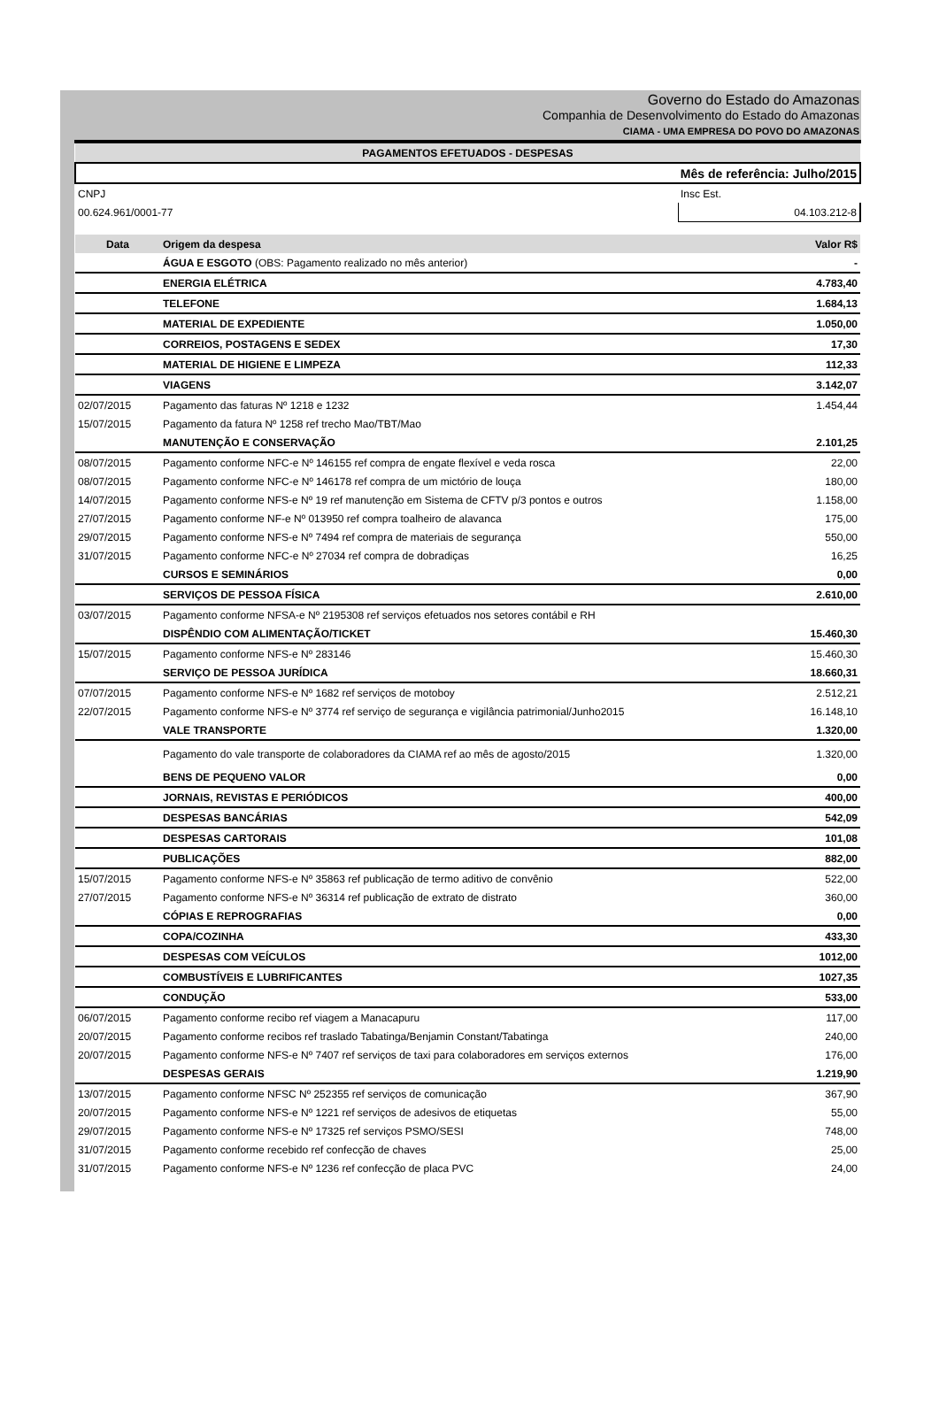Governo do Estado do Amazonas
Companhia de Desenvolvimento do Estado do Amazonas
CIAMA - UMA EMPRESA DO POVO DO AMAZONAS
| PAGAMENTOS EFETUADOS - DESPESAS | | |
| Mês de referência: Julho/2015 | | |
| CNPJ | | Insc Est. |
| 00.624.961/0001-77 | | 04.103.212-8 |
| Data | Origem da despesa | Valor R$ |
| | ÁGUA E ESGOTO (OBS: Pagamento realizado no mês anterior) | - |
| | ENERGIA ELÉTRICA | 4.783,40 |
| | TELEFONE | 1.684,13 |
| | MATERIAL DE EXPEDIENTE | 1.050,00 |
| | CORREIOS, POSTAGENS E SEDEX | 17,30 |
| | MATERIAL DE HIGIENE E LIMPEZA | 112,33 |
| | VIAGENS | 3.142,07 |
| 02/07/2015 | Pagamento das faturas Nº 1218 e 1232 | 1.454,44 |
| 15/07/2015 | Pagamento da fatura Nº 1258 ref trecho Mao/TBT/Mao | |
| | MANUTENÇÃO E CONSERVAÇÃO | 2.101,25 |
| 08/07/2015 | Pagamento conforme NFC-e Nº 146155 ref compra de engate flexível e veda rosca | 22,00 |
| 08/07/2015 | Pagamento conforme NFC-e Nº 146178 ref compra de um mictório de louça | 180,00 |
| 14/07/2015 | Pagamento conforme NFS-e Nº 19 ref manutenção em Sistema de CFTV p/3 pontos e outros | 1.158,00 |
| 27/07/2015 | Pagamento conforme NF-e Nº 013950 ref compra toalheiro de alavanca | 175,00 |
| 29/07/2015 | Pagamento conforme NFS-e Nº 7494 ref compra de materiais de segurança | 550,00 |
| 31/07/2015 | Pagamento conforme NFC-e Nº 27034 ref compra de dobradiças | 16,25 |
| | CURSOS E SEMINÁRIOS | 0,00 |
| | SERVIÇOS DE PESSOA FÍSICA | 2.610,00 |
| 03/07/2015 | Pagamento conforme NFSA-e Nº 2195308 ref serviços efetuados nos setores contábil e RH | |
| | DISPÊNDIO COM ALIMENTAÇÃO/TICKET | 15.460,30 |
| 15/07/2015 | Pagamento conforme NFS-e Nº 283146 | 15.460,30 |
| | SERVIÇO DE PESSOA JURÍDICA | 18.660,31 |
| 07/07/2015 | Pagamento conforme NFS-e Nº 1682 ref serviços de motoboy | 2.512,21 |
| 22/07/2015 | Pagamento conforme NFS-e Nº 3774 ref serviço de segurança e vigilância patrimonial/Junho2015 | 16.148,10 |
| | VALE TRANSPORTE | 1.320,00 |
| | Pagamento do vale transporte de colaboradores da CIAMA ref ao mês de agosto/2015 | 1.320,00 |
| | BENS DE PEQUENO VALOR | 0,00 |
| | JORNAIS, REVISTAS E PERIÓDICOS | 400,00 |
| | DESPESAS BANCÁRIAS | 542,09 |
| | DESPESAS CARTORAIS | 101,08 |
| | PUBLICAÇÕES | 882,00 |
| 15/07/2015 | Pagamento conforme NFS-e Nº 35863 ref publicação de termo aditivo de convênio | 522,00 |
| 27/07/2015 | Pagamento conforme NFS-e Nº 36314 ref publicação de extrato de distrato | 360,00 |
| | CÓPIAS E REPROGRAFIAS | 0,00 |
| | COPA/COZINHA | 433,30 |
| | DESPESAS COM VEÍCULOS | 1012,00 |
| | COMBUSTÍVEIS E LUBRIFICANTES | 1027,35 |
| | CONDUÇÃO | 533,00 |
| 06/07/2015 | Pagamento conforme recibo ref viagem a Manacapuru | 117,00 |
| 20/07/2015 | Pagamento conforme recibos ref traslado Tabatinga/Benjamin Constant/Tabatinga | 240,00 |
| 20/07/2015 | Pagamento conforme NFS-e Nº 7407 ref serviços de taxi para colaboradores em serviços externos | 176,00 |
| | DESPESAS GERAIS | 1.219,90 |
| 13/07/2015 | Pagamento conforme NFSC Nº 252355 ref serviços de comunicação | 367,90 |
| 20/07/2015 | Pagamento conforme NFS-e Nº 1221 ref serviços de adesivos de etiquetas | 55,00 |
| 29/07/2015 | Pagamento conforme NFS-e Nº 17325 ref serviços PSMO/SESI | 748,00 |
| 31/07/2015 | Pagamento conforme recebido ref confecção de chaves | 25,00 |
| 31/07/2015 | Pagamento conforme NFS-e Nº 1236 ref confecção de placa PVC | 24,00 |